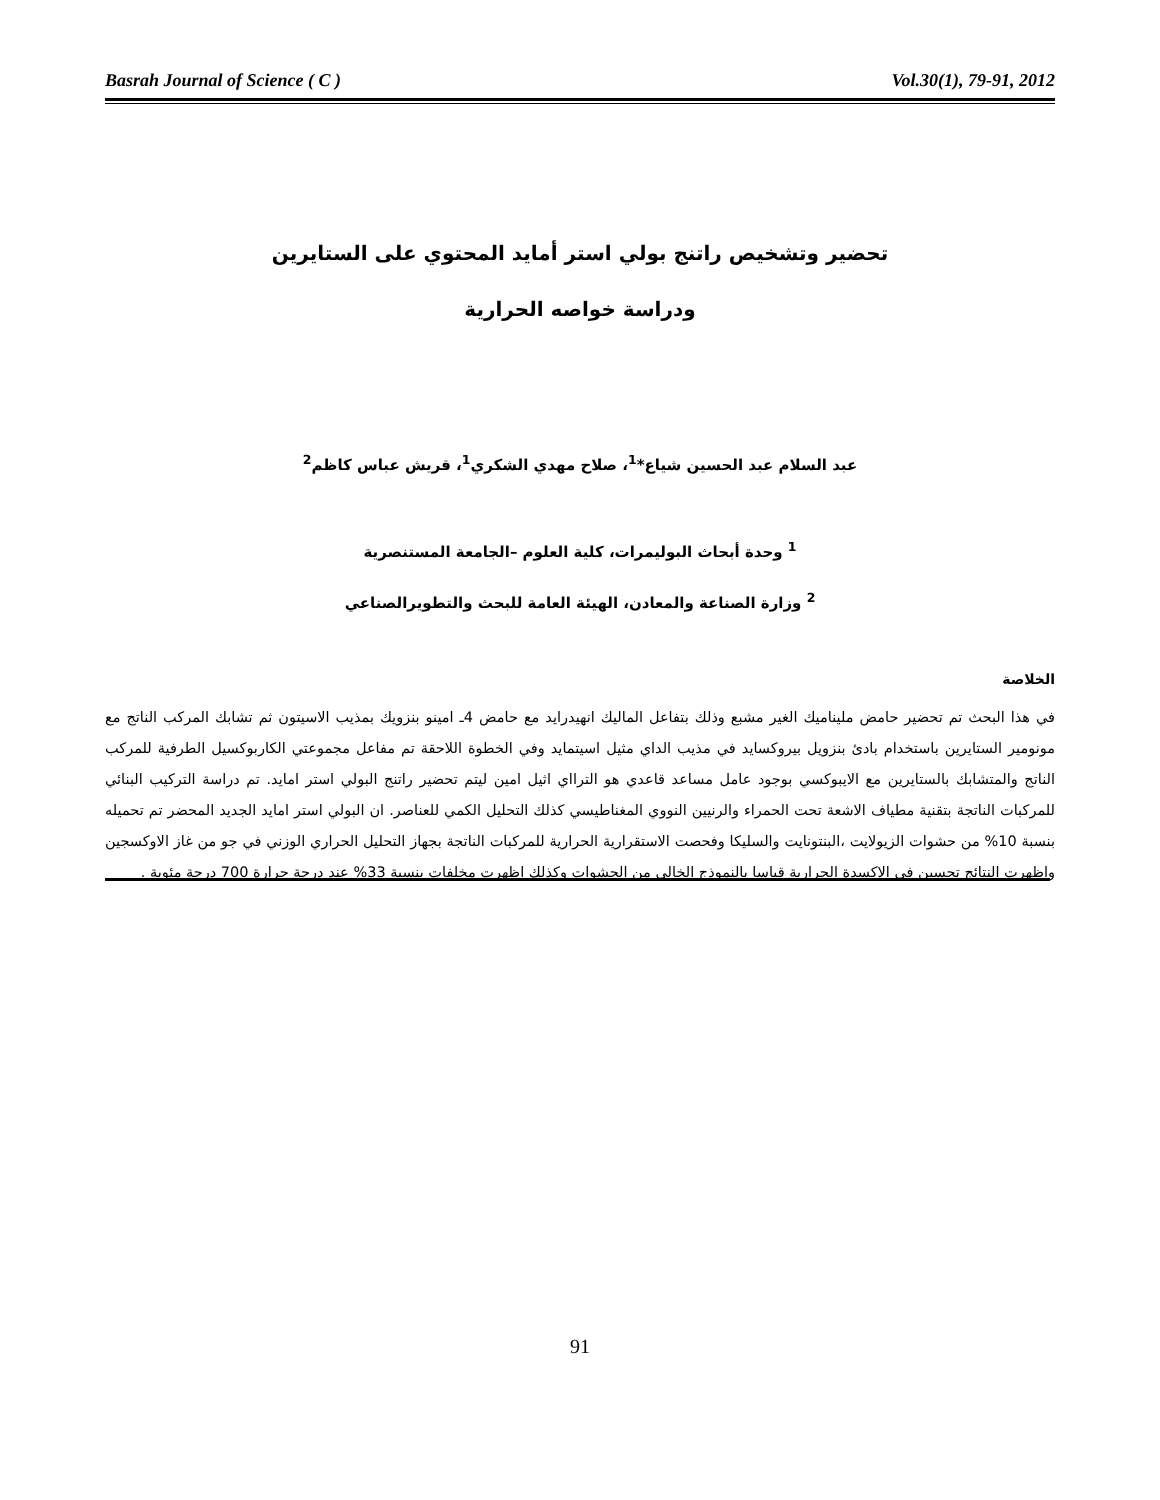Basrah Journal of Science ( C ) Vol.30(1), 79-91, 2012
تحضير وتشخيص راتنج بولي استر أمايد المحتوي على الستايرين
ودراسة خواصه الحرارية
عبد السلام عبد الحسين شياع*<sup>1</sup>، صلاح مهدي الشكري<sup>1</sup>، قريش عباس كاظم<sup>2</sup>
<sup>1</sup> وحدة أبحاث البوليمرات، كلية العلوم –الجامعة المستنصرية
<sup>2</sup> وزارة الصناعة والمعادن، الهيئة العامة للبحث والتطويرالصناعي
الخلاصة
في هذا البحث تم تحضير حامض مليناميك الغير مشبع وذلك بتفاعل الماليك انهيدرايد مع حامض 4ـ امينو بنزويك بمذيب الاسيتون ثم تشابك المركب الناتج مع مونومير الستايرين باستخدام بادئ بنزويل بيروكسايد في مذيب الداي مثيل اسيتمايد وفي الخطوة اللاحقة تم مفاعل مجموعتي الكاربوكسيل الطرفية للمركب الناتج والمتشابك بالستايرين مع الايبوكسي بوجود عامل مساعد قاعدي هو الترااي اثيل امين ليتم تحضير راتنج البولي استر امايد. تم دراسة التركيب البنائي للمركبات الناتجة بتقنية مطياف الاشعة تحت الحمراء والرنيين النووي المغناطيسي كذلك التحليل الكمي للعناصر. ان البولي استر امايد الجديد المحضر تم تحميله بنسبة 10% من حشوات الزيولايت ،البنتونايت والسليكا وفحصت الاستقرارية الحرارية للمركبات الناتجة بجهاز التحليل الحراري الوزني في جو من غاز الاوكسجين واظهرت النتائج تحسين في الاكسدة الحرارية قياسا بالنموذج الخالي من الحشوات وكذلك اظهرت مخلفات بنسبة 33% عند درجة حرارة 700 درجة مئوية .
91